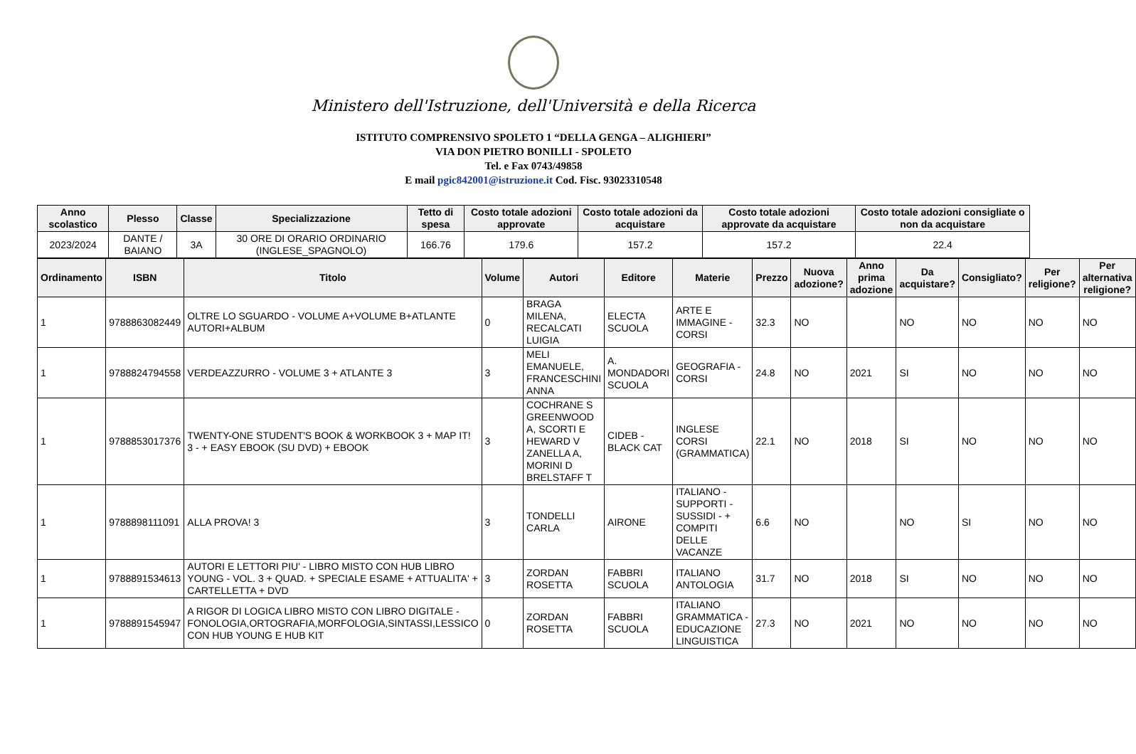Ministero dell'Istruzione, dell'Università e della Ricerca
ISTITUTO COMPRENSIVO SPOLETO 1 “DELLA GENGA – ALIGHIERI”
VIA DON PIETRO BONILLI - SPOLETO
Tel. e Fax 0743/49858
E mail pgic842001@istruzione.it Cod. Fisc. 93023310548
| Anno scolastico | Plesso | Classe | Specializzazione | Tetto di spesa | Costo totale adozioni approvate | Costo totale adozioni da acquistare | Costo totale adozioni approvate da acquistare | Costo totale adozioni consigliate o non da acquistare |
| --- | --- | --- | --- | --- | --- | --- | --- | --- |
| 2023/2024 | DANTE / BAIANO | 3A | 30 ORE DI ORARIO ORDINARIO (INGLESE_SPAGNOLO) | 166.76 | 179.6 | 157.2 | 157.2 | 22.4 |
| Ordinamento | ISBN | Titolo | Volume | Autori | Editore | Materie | Prezzo | Nuova adozione? | Anno prima adozione | Da acquistare? | Consigliato? | Per religione? | Per alternativa religione? |
| --- | --- | --- | --- | --- | --- | --- | --- | --- | --- | --- | --- | --- | --- |
| 1 | 9788863082449 | OLTRE LO SGUARDO - VOLUME A+VOLUME B+ATLANTE AUTORI+ALBUM | 0 | BRAGA MILENA, RECALCATI LUIGIA | ELECTA SCUOLA | ARTE E IMMAGINE - CORSI | 32.3 | NO | | NO | NO | NO | NO |
| 1 | 9788824794558 | VERDEAZZURRO - VOLUME 3 + ATLANTE 3 | 3 | MELI EMANUELE, FRANCESCHINI ANNA | A. MONDADORI SCUOLA | GEOGRAFIA - CORSI | 24.8 | NO | 2021 | SI | NO | NO | NO |
| 1 | 9788853017376 | TWENTY-ONE STUDENT'S BOOK & WORKBOOK 3 + MAP IT! 3 - + EASY EBOOK (SU DVD) + EBOOK | 3 | COCHRANE S GREENWOOD A, SCORTI E HEWARD V ZANELLA A, MORINI D BRELSTAFF T | CIDEB - BLACK CAT | INGLESE CORSI (GRAMMATICA) | 22.1 | NO | 2018 | SI | NO | NO | NO |
| 1 | 9788898111091 | ALLA PROVA! 3 | 3 | TONDELLI CARLA | AIRONE | ITALIANO - SUPPORTI - SUSSIDI - + COMPITI DELLE VACANZE | 6.6 | NO | | NO | SI | NO | NO |
| 1 | 9788891534613 | AUTORI E LETTORI PIU' - LIBRO MISTO CON HUB LIBRO YOUNG - VOL. 3 + QUAD. + SPECIALE ESAME + ATTUALITA' + CARTELLETTA + DVD | 3 | ZORDAN ROSETTA | FABBRI SCUOLA | ITALIANO ANTOLOGIA | 31.7 | NO | 2018 | SI | NO | NO | NO |
| 1 | 9788891545947 | A RIGOR DI LOGICA LIBRO MISTO CON LIBRO DIGITALE - FONOLOGIA,ORTOGRAFIA,MORFOLOGIA,SINTASSI,LESSICO CON HUB YOUNG E HUB KIT | 0 | ZORDAN ROSETTA | FABBRI SCUOLA | ITALIANO GRAMMATICA - EDUCAZIONE LINGUISTICA | 27.3 | NO | 2021 | NO | NO | NO | NO |